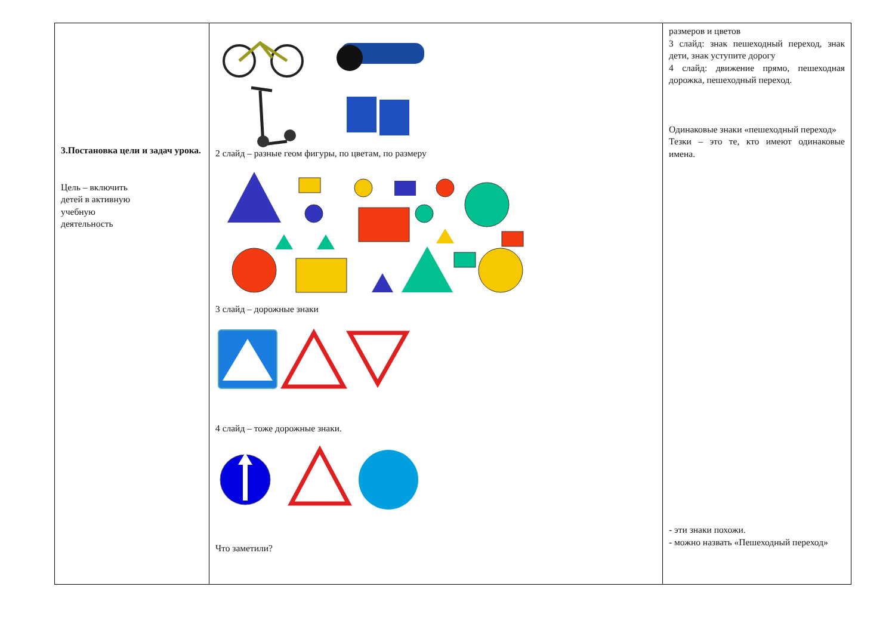| 3.Постановка цели и задач урока. Цель – включить детей в активную учебную деятельность | 2 слайд – разные геом фигуры, по цветам, по размеру 3 слайд – дорожные знаки 4 слайд – тоже дорожные знаки. Что заметили? | размеров и цветов 3 слайд: знак пешеходный переход, знак дети, знак уступите дорогу 4 слайд: движение прямо, пешеходная дорожка, пешеходный переход. Одинаковые знаки «пешеходный переход» Тезки – это те, кто имеют одинаковые имена. - эти знаки похожи. - можно назвать «Пешеходный переход» |